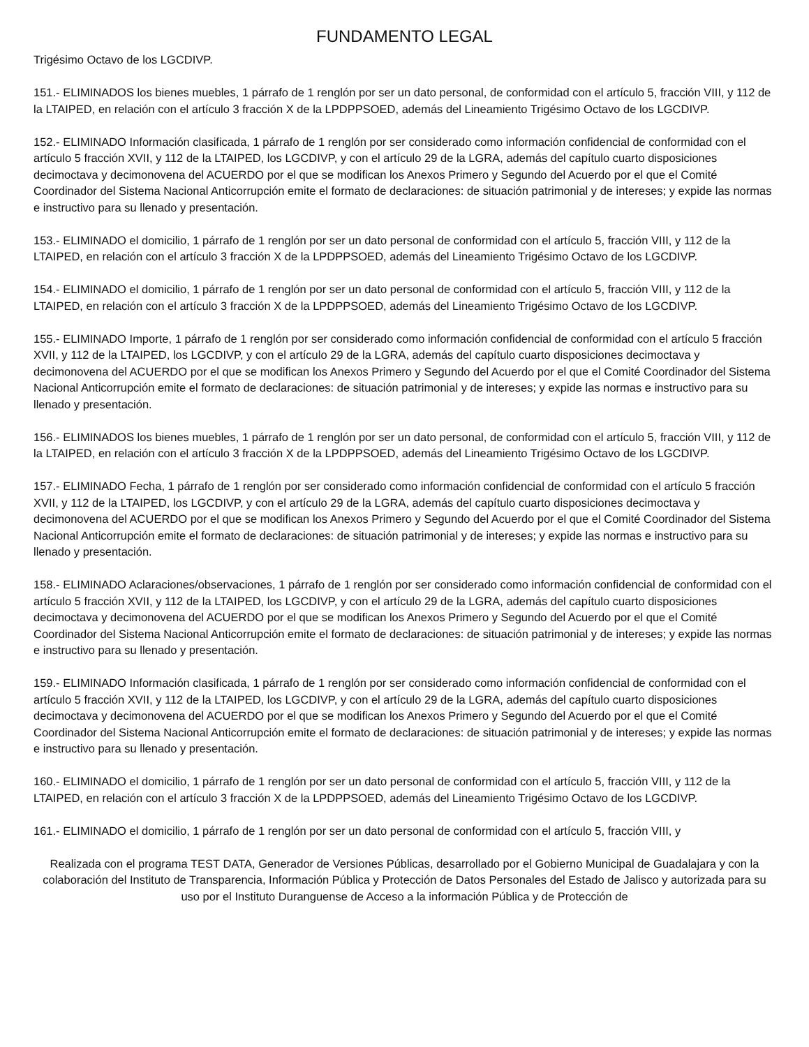FUNDAMENTO LEGAL
Trigésimo Octavo de los LGCDIVP.
151.- ELIMINADOS los bienes muebles, 1 párrafo de 1 renglón por ser un dato personal, de conformidad con el artículo 5, fracción VIII, y 112 de la LTAIPED, en relación con el artículo 3 fracción X de la LPDPPSOED, además del Lineamiento Trigésimo Octavo de los LGCDIVP.
152.- ELIMINADO Información clasificada, 1 párrafo de 1 renglón por ser considerado como información confidencial de conformidad con el artículo 5 fracción XVII, y 112 de la LTAIPED, los LGCDIVP, y con el artículo 29 de la LGRA, además del capítulo cuarto disposiciones decimoctava y decimonovena del ACUERDO por el que se modifican los Anexos Primero y Segundo del Acuerdo por el que el Comité Coordinador del Sistema Nacional Anticorrupción emite el formato de declaraciones: de situación patrimonial y de intereses; y expide las normas e instructivo para su llenado y presentación.
153.- ELIMINADO el domicilio, 1 párrafo de 1 renglón por ser un dato personal de conformidad con el artículo 5, fracción VIII, y 112 de la LTAIPED, en relación con el artículo 3 fracción X de la LPDPPSOED, además del Lineamiento Trigésimo Octavo de los LGCDIVP.
154.- ELIMINADO el domicilio, 1 párrafo de 1 renglón por ser un dato personal de conformidad con el artículo 5, fracción VIII, y 112 de la LTAIPED, en relación con el artículo 3 fracción X de la LPDPPSOED, además del Lineamiento Trigésimo Octavo de los LGCDIVP.
155.- ELIMINADO Importe, 1 párrafo de 1 renglón por ser considerado como información confidencial de conformidad con el artículo 5 fracción XVII, y 112 de la LTAIPED, los LGCDIVP, y con el artículo 29 de la LGRA, además del capítulo cuarto disposiciones decimoctava y decimonovena del ACUERDO por el que se modifican los Anexos Primero y Segundo del Acuerdo por el que el Comité Coordinador del Sistema Nacional Anticorrupción emite el formato de declaraciones: de situación patrimonial y de intereses; y expide las normas e instructivo para su llenado y presentación.
156.- ELIMINADOS los bienes muebles, 1 párrafo de 1 renglón por ser un dato personal, de conformidad con el artículo 5, fracción VIII, y 112 de la LTAIPED, en relación con el artículo 3 fracción X de la LPDPPSOED, además del Lineamiento Trigésimo Octavo de los LGCDIVP.
157.- ELIMINADO Fecha, 1 párrafo de 1 renglón por ser considerado como información confidencial de conformidad con el artículo 5 fracción XVII, y 112 de la LTAIPED, los LGCDIVP, y con el artículo 29 de la LGRA, además del capítulo cuarto disposiciones decimoctava y decimonovena del ACUERDO por el que se modifican los Anexos Primero y Segundo del Acuerdo por el que el Comité Coordinador del Sistema Nacional Anticorrupción emite el formato de declaraciones: de situación patrimonial y de intereses; y expide las normas e instructivo para su llenado y presentación.
158.- ELIMINADO Aclaraciones/observaciones, 1 párrafo de 1 renglón por ser considerado como información confidencial de conformidad con el artículo 5 fracción XVII, y 112 de la LTAIPED, los LGCDIVP, y con el artículo 29 de la LGRA, además del capítulo cuarto disposiciones decimoctava y decimonovena del ACUERDO por el que se modifican los Anexos Primero y Segundo del Acuerdo por el que el Comité Coordinador del Sistema Nacional Anticorrupción emite el formato de declaraciones: de situación patrimonial y de intereses; y expide las normas e instructivo para su llenado y presentación.
159.- ELIMINADO Información clasificada, 1 párrafo de 1 renglón por ser considerado como información confidencial de conformidad con el artículo 5 fracción XVII, y 112 de la LTAIPED, los LGCDIVP, y con el artículo 29 de la LGRA, además del capítulo cuarto disposiciones decimoctava y decimonovena del ACUERDO por el que se modifican los Anexos Primero y Segundo del Acuerdo por el que el Comité Coordinador del Sistema Nacional Anticorrupción emite el formato de declaraciones: de situación patrimonial y de intereses; y expide las normas e instructivo para su llenado y presentación.
160.- ELIMINADO el domicilio, 1 párrafo de 1 renglón por ser un dato personal de conformidad con el artículo 5, fracción VIII, y 112 de la LTAIPED, en relación con el artículo 3 fracción X de la LPDPPSOED, además del Lineamiento Trigésimo Octavo de los LGCDIVP.
161.- ELIMINADO el domicilio, 1 párrafo de 1 renglón por ser un dato personal de conformidad con el artículo 5, fracción VIII, y
Realizada con el programa TEST DATA, Generador de Versiones Públicas, desarrollado por el Gobierno Municipal de Guadalajara y con la colaboración del Instituto de Transparencia, Información Pública y Protección de Datos Personales del Estado de Jalisco y autorizada para su uso por el Instituto Duranguense de Acceso a la información Pública y de Protección de